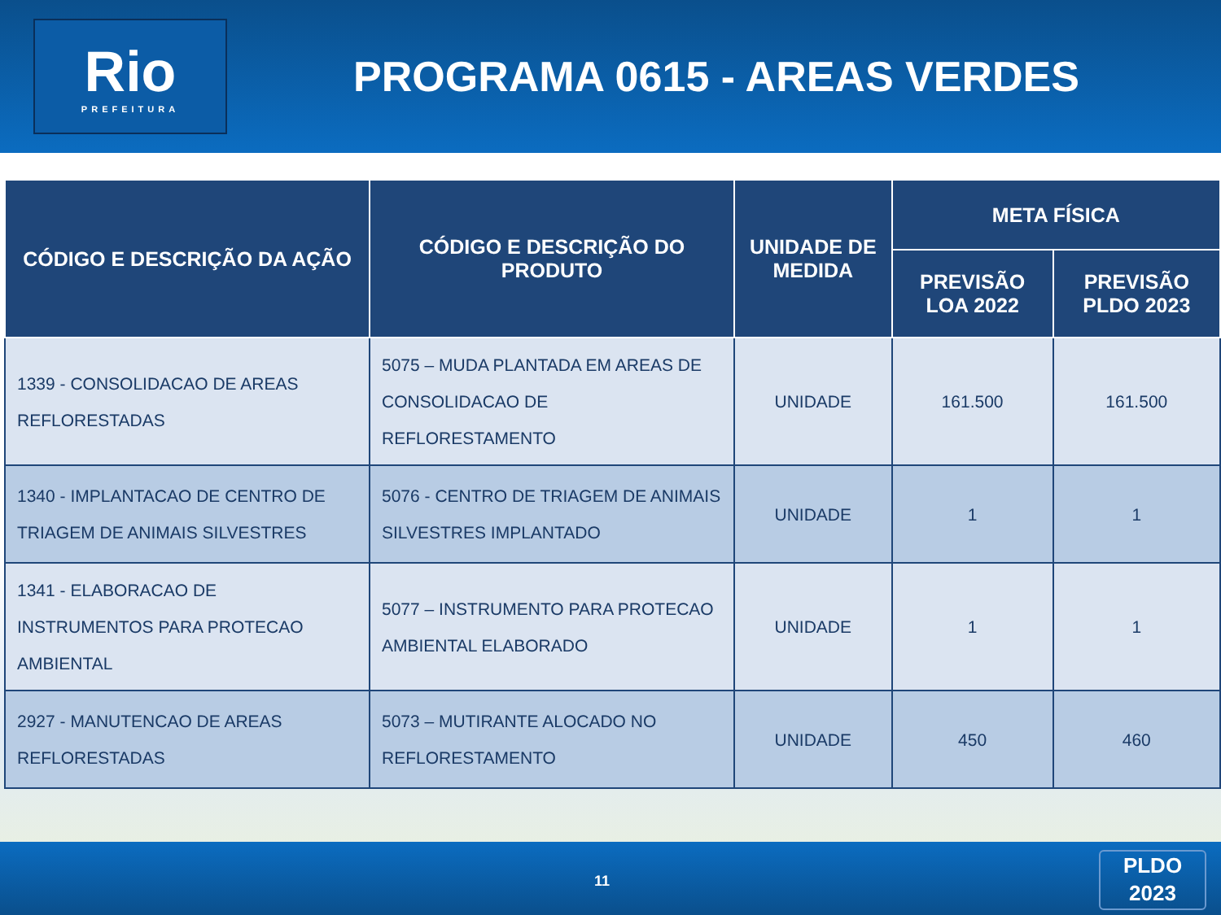Rio
PREFEITURA
PROGRAMA 0615 - AREAS VERDES
| CÓDIGO E DESCRIÇÃO DA AÇÃO | CÓDIGO E DESCRIÇÃO DO PRODUTO | UNIDADE DE MEDIDA | META FÍSICA | |
| --- | --- | --- | --- | --- |
| | | | PREVISÃO LOA 2022 | PREVISÃO PLDO 2023 |
| 1339 - CONSOLIDACAO DE AREAS REFLORESTADAS | 5075 – MUDA PLANTADA EM AREAS DE CONSOLIDACAO DE REFLORESTAMENTO | UNIDADE | 161.500 | 161.500 |
| 1340 - IMPLANTACAO DE CENTRO DE TRIAGEM DE ANIMAIS SILVESTRES | 5076 - CENTRO DE TRIAGEM DE ANIMAIS SILVESTRES IMPLANTADO | UNIDADE | 1 | 1 |
| 1341 - ELABORACAO DE INSTRUMENTOS PARA PROTECAO AMBIENTAL | 5077 – INSTRUMENTO PARA PROTECAO AMBIENTAL ELABORADO | UNIDADE | 1 | 1 |
| 2927 - MANUTENCAO DE AREAS REFLORESTADAS | 5073 – MUTIRANTE ALOCADO NO REFLORESTAMENTO | UNIDADE | 450 | 460 |
11
PLDO
2023